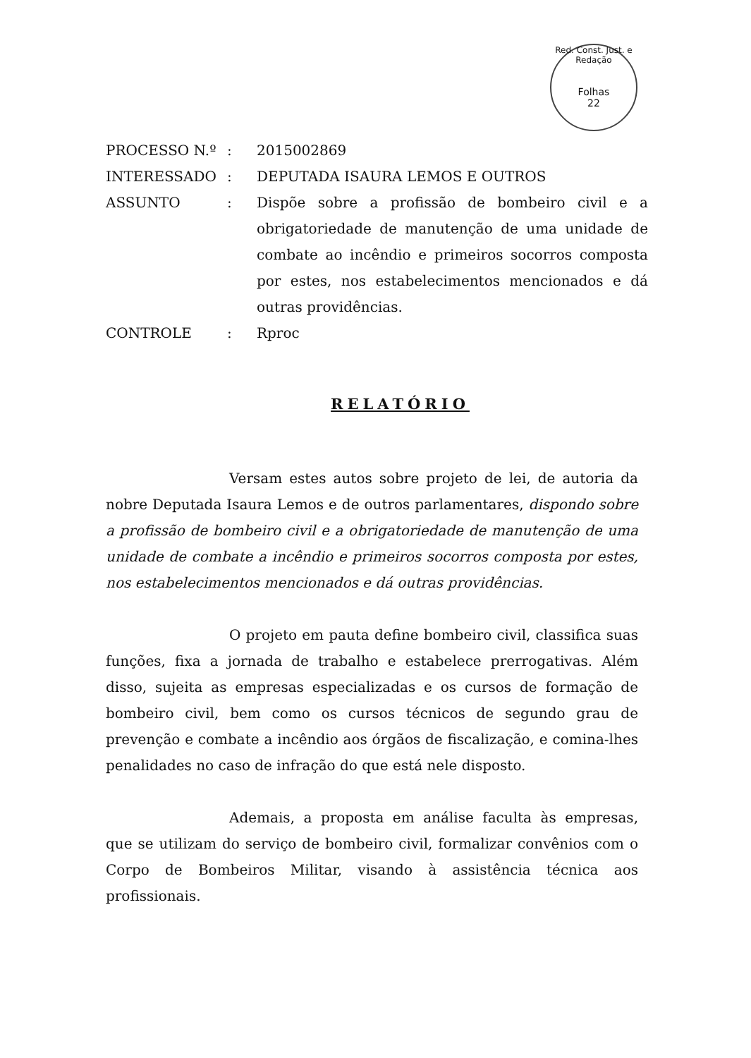Red. Const. Just. e Redação
Folhas
22
| PROCESSO N.º | : | 2015002869 |
| INTERESSADO | : | DEPUTADA ISAURA LEMOS E OUTROS |
| ASSUNTO | : | Dispõe sobre a profissão de bombeiro civil e a obrigatoriedade de manutenção de uma unidade de combate ao incêndio e primeiros socorros composta por estes, nos estabelecimentos mencionados e dá outras providências. |
| CONTROLE | : | Rproc |
RELATÓRIO
Versam estes autos sobre projeto de lei, de autoria da nobre Deputada Isaura Lemos e de outros parlamentares, dispondo sobre a profissão de bombeiro civil e a obrigatoriedade de manutenção de uma unidade de combate a incêndio e primeiros socorros composta por estes, nos estabelecimentos mencionados e dá outras providências.
O projeto em pauta define bombeiro civil, classifica suas funções, fixa a jornada de trabalho e estabelece prerrogativas. Além disso, sujeita as empresas especializadas e os cursos de formação de bombeiro civil, bem como os cursos técnicos de segundo grau de prevenção e combate a incêndio aos órgãos de fiscalização, e comina-lhes penalidades no caso de infração do que está nele disposto.
Ademais, a proposta em análise faculta às empresas, que se utilizam do serviço de bombeiro civil, formalizar convênios com o Corpo de Bombeiros Militar, visando à assistência técnica aos profissionais.